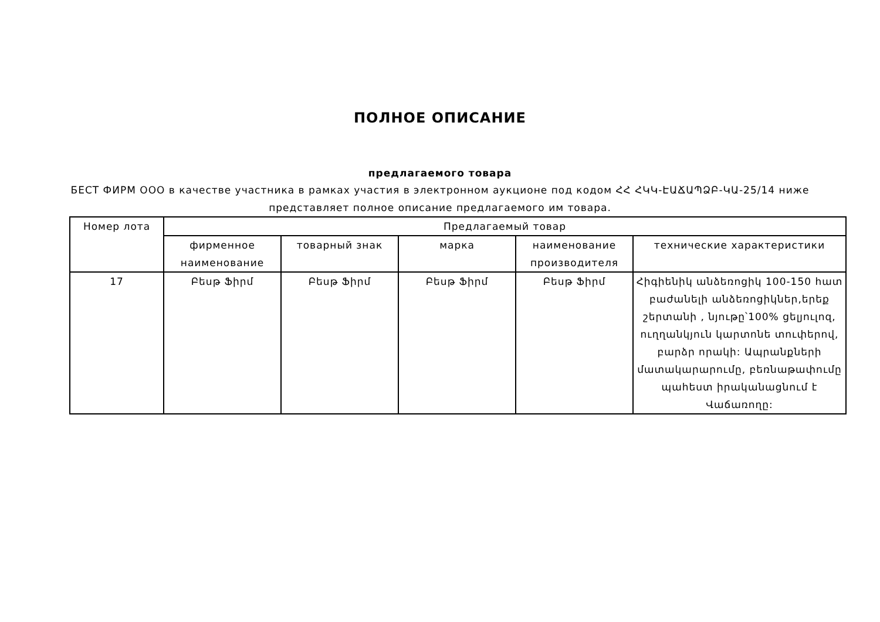ПОЛНОЕ ОПИСАНИЕ
предлагаемого товара
БЕСТ ФИРМ ООО в качестве участника в рамках участия в электронном аукционе под кодом ՀՀ ՀԿԿ-ԷԱՃԱՊՁԲ-ԿԱ-25/14 ниже представляет полное описание предлагаемого им товара.
| Номер лота | Предлагаемый товар | | | | |
| --- | --- | --- | --- | --- | --- |
| | фирменное наименование | товарный знак | марка | наименование производителя | технические характеристики |
| 17 | Բեսթ Ֆիրմ | Բեսթ Ֆիրմ | Բեսթ Ֆիրմ | Բեսթ Ֆիրմ | Հիգիենիկ անձեռոցիկ 100-150 հատ բաժանելի անձեռոցիկներ,երեք շերտանի , նյութը՝100% ցելյուլոզ, ուղղանկյուն կարտոնե տուփերով, բարձր որակի: Ապրանքների մատակարարումը, բեռնաթափումը պահեստ իրականացնում է Վաճառողը: |